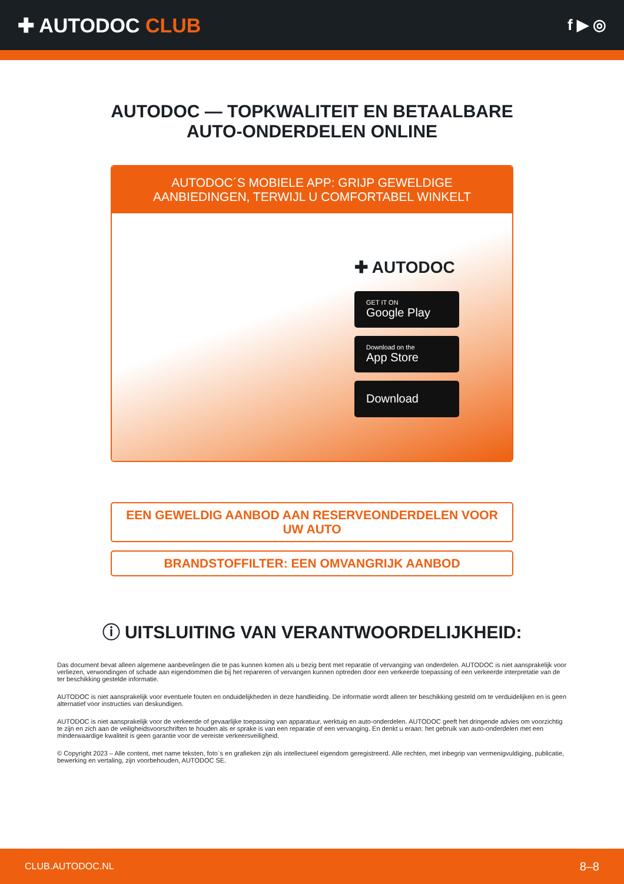✚ AUTODOC CLUB
f ▶ ◎
AUTODOC — TOPKWALITEIT EN BETAALBARE AUTO-ONDERDELEN ONLINE
AUTODOC´S MOBIELE APP: GRIJP GEWELDIGE AANBIEDINGEN, TERWIJL U COMFORTABEL WINKELT
✚ AUTODOC
GET IT ON
Google Play
Download on the
App Store
Download
EEN GEWELDIG AANBOD AAN RESERVEONDERDELEN VOOR UW AUTO
BRANDSTOFFILTER: EEN OMVANGRIJK AANBOD
ⓘ UITSLUITING VAN VERANTWOORDELIJKHEID:
Das document bevat alleen algemene aanbevelingen die te pas kunnen komen als u bezig bent met reparatie of vervanging van onderdelen. AUTODOC is niet aansprakelijk voor verliezen, verwondingen of schade aan eigendommen die bij het repareren of vervangen kunnen optreden door een verkeerde toepassing of een verkeerde interpretatie van de ter beschikking gestelde informatie.
AUTODOC is niet aansprakelijk voor eventuele fouten en onduidelijkheden in deze handleiding. De informatie wordt alleen ter beschikking gesteld om te verduidelijken en is geen alternatief voor instructies van deskundigen.
AUTODOC is niet aansprakelijk voor de verkeerde of gevaarlijke toepassing van apparatuur, werktuig en auto-onderdelen. AUTODOC geeft het dringende advies om voorzichtig te zijn en zich aan de veiligheidsvoorschriften te houden als er sprake is van een reparatie of een vervanging. En denkt u eraan: het gebruik van auto-onderdelen met een minderwaardige kwaliteit is geen garantie voor de vereiste verkeersveiligheid.
© Copyright 2023 – Alle content, met name teksten, foto`s en grafieken zijn als intellectueel eigendom geregistreerd. Alle rechten, met inbegrip van vermenigvuldiging, publicatie, bewerking en vertaling, zijn voorbehouden, AUTODOC SE.
CLUB.AUTODOC.NL 8–8